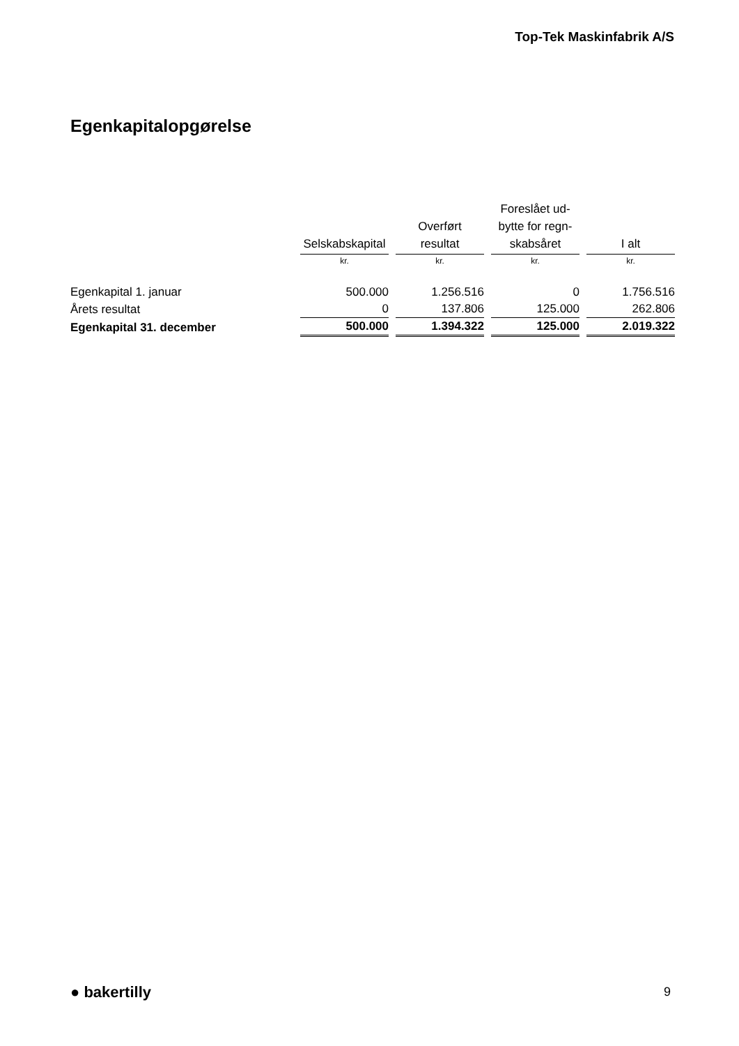Top-Tek Maskinfabrik A/S
Egenkapitalopgørelse
| | Selskabskapital | Overført resultat | Foreslået ud- bytte for regn- skabsåret | I alt |
| --- | --- | --- | --- | --- |
| | kr. | kr. | kr. | kr. |
| Egenkapital 1. januar | 500.000 | 1.256.516 | 0 | 1.756.516 |
| Årets resultat | 0 | 137.806 | 125.000 | 262.806 |
| Egenkapital 31. december | 500.000 | 1.394.322 | 125.000 | 2.019.322 |
● bakertilly 9